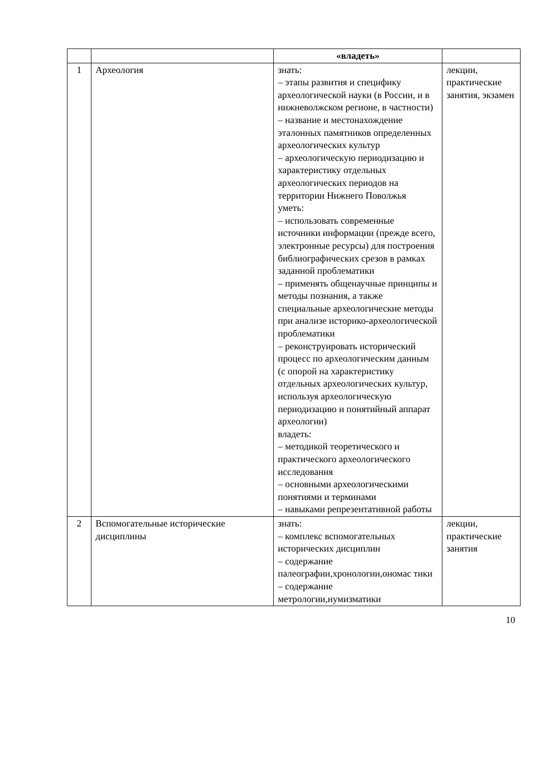| | | «владеть» | |
| 1 | Археология | знать: – этапы развития и специфику археологической науки (в России, и в нижневолжском регионе, в частности) – название и местонахождение эталонных памятников определенных археологических культур – археологическую периодизацию и характеристику отдельных археологических периодов на территории Нижнего Поволжья уметь: – использовать современные источники информации (прежде всего, электронные ресурсы) для построения библиографических срезов в рамках заданной проблематики – применять общенаучные принципы и методы познания, а также специальные археологические методы при анализе историко-археологической проблематики – реконструировать исторический процесс по археологическим данным (с опорой на характеристику отдельных археологических культур, используя археологическую периодизацию и понятийный аппарат археологии) владеть: – методикой теоретического и практического археологического исследования – основными археологическими понятиями и терминами – навыками репрезентативной работы | лекции, практические занятия, экзамен |
| 2 | Вспомогательные исторические дисциплины | знать: – комплекс вспомогательных исторических дисциплин – содержание палеографии,хронологии,ономас тики – содержание метрологии,нумизматики | лекции, практические занятия |
10